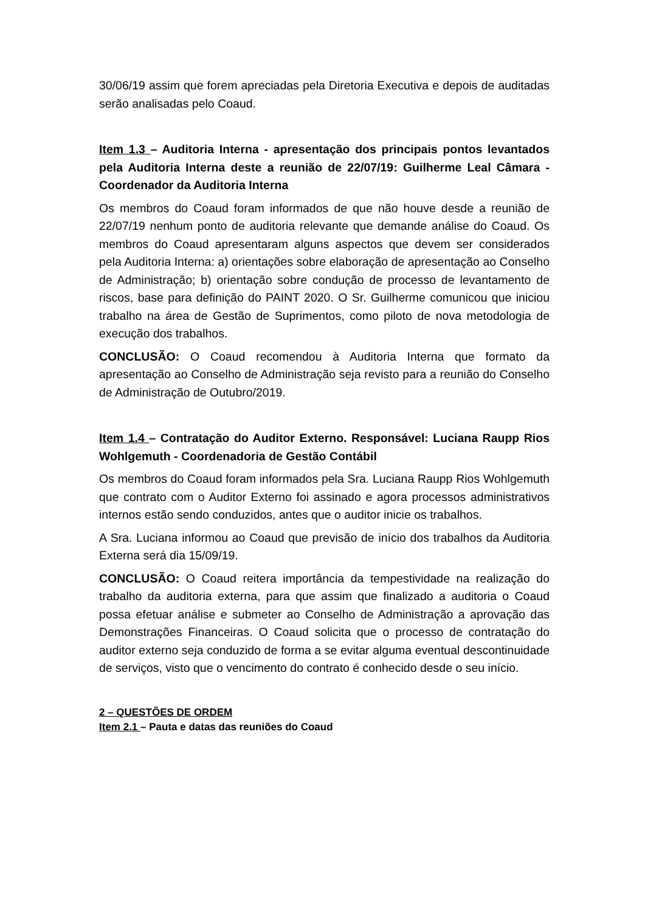30/06/19 assim que forem apreciadas pela Diretoria Executiva e depois de auditadas serão analisadas pelo Coaud.
Item 1.3 – Auditoria Interna - apresentação dos principais pontos levantados pela Auditoria Interna deste a reunião de 22/07/19: Guilherme Leal Câmara - Coordenador da Auditoria Interna
Os membros do Coaud foram informados de que não houve desde a reunião de 22/07/19 nenhum ponto de auditoria relevante que demande análise do Coaud. Os membros do Coaud apresentaram alguns aspectos que devem ser considerados pela Auditoria Interna: a) orientações sobre elaboração de apresentação ao Conselho de Administração; b) orientação sobre condução de processo de levantamento de riscos, base para definição do PAINT 2020. O Sr. Guilherme comunicou que iniciou trabalho na área de Gestão de Suprimentos, como piloto de nova metodologia de execução dos trabalhos.
CONCLUSÃO: O Coaud recomendou à Auditoria Interna que formato da apresentação ao Conselho de Administração seja revisto para a reunião do Conselho de Administração de Outubro/2019.
Item 1.4 – Contratação do Auditor Externo. Responsável: Luciana Raupp Rios Wohlgemuth - Coordenadoria de Gestão Contábil
Os membros do Coaud foram informados pela Sra. Luciana Raupp Rios Wohlgemuth que contrato com o Auditor Externo foi assinado e agora processos administrativos internos estão sendo conduzidos, antes que o auditor inicie os trabalhos.
A Sra. Luciana informou ao Coaud que previsão de início dos trabalhos da Auditoria Externa será dia 15/09/19.
CONCLUSÃO: O Coaud reitera importância da tempestividade na realização do trabalho da auditoria externa, para que assim que finalizado a auditoria o Coaud possa efetuar análise e submeter ao Conselho de Administração a aprovação das Demonstrações Financeiras. O Coaud solicita que o processo de contratação do auditor externo seja conduzido de forma a se evitar alguma eventual descontinuidade de serviços, visto que o vencimento do contrato é conhecido desde o seu início.
2 – QUESTÕES DE ORDEM
Item 2.1 – Pauta e datas das reuniões do Coaud